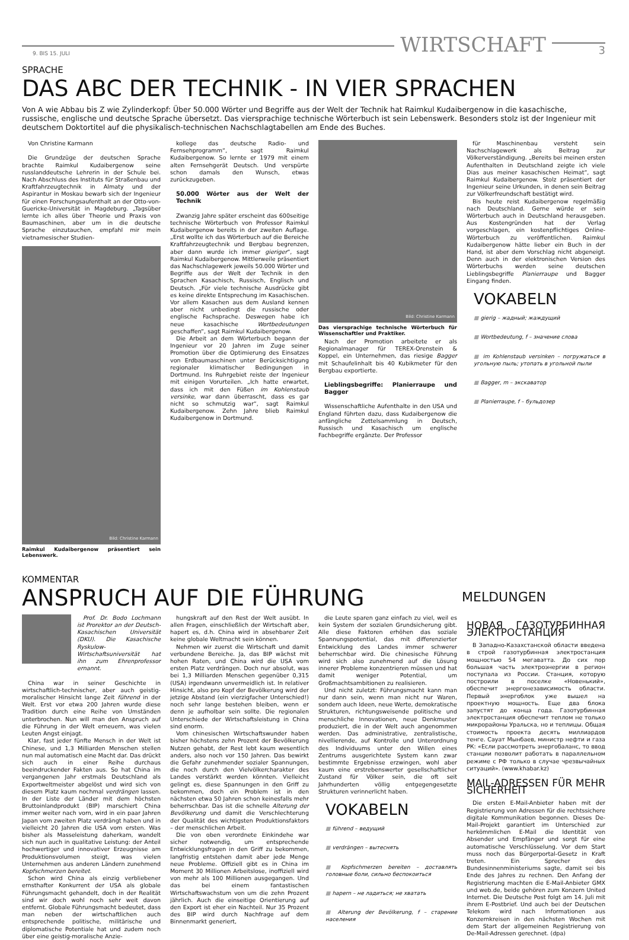9. BIS 15. JULI
WIRTSCHAFT
3
SPRACHE
DAS ABC DER TECHNIK - IN VIER SPRACHEN
Von A wie Abbau bis Z wie Zylinderkopf: Über 50.000 Wörter und Begriffe aus der Welt der Technik hat Raimkul Kudaibergenow in die kasachische, russische, englische und deutsche Sprache übersetzt. Das viersprachige technische Wörterbuch ist sein Lebenswerk. Besonders stolz ist der Ingenieur mit deutschem Doktortitel auf die physikalisch-technischen Nachschlagtabellen am Ende des Buches.
Von Christine Karmann
Die Grundzüge der deutschen Sprache brachte Raimkul Kudaibergenow seine russlanddeutsche Lehrerin in der Schule bei. Nach Abschluss des Instituts für Straßenbau und Kraftfahrzeugtechnik in Almaty und der Aspirantur in Moskau bewarb sich der Ingenieur für einen Forschungsaufenthalt an der Otto-von-Guericke-Universität in Magdeburg. „Tagsüber lernte ich alles über Theorie und Praxis von Baumaschinen, aber um in die deutsche Sprache einzutauchen, empfahl mir mein vietnamesischer Studien-
Bild: Christine Karmann
Raimkul Kudaibergenow präsentiert sein Lebenswerk.
kollege das deutsche Radio- und Fernsehprogramm“, sagt Raimkul Kudaibergenow. So lernte er 1979 mit einem alten Fernsehgerät Deutsch. Und verspürte schon damals den Wunsch, etwas zurückzugeben.
50.000 Wörter aus der Welt der Technik
Zwanzig Jahre später erscheint das 600seitige technische Wörterbuch von Professor Raimkul Kudaibergenow bereits in der zweiten Auflage. „Erst wollte ich das Wörterbuch auf die Bereiche Kraftfahrzeugtechnik und Bergbau begrenzen, aber dann wurde ich immer gieriger“, sagt Raimkul Kudaibergenow. Mittlerweile präsentiert das Nachschlagewerk jeweils 50.000 Wörter und Begriffe aus der Welt der Technik in den Sprachen Kasachisch, Russisch, Englisch und Deutsch. „Für viele technische Ausdrücke gibt es keine direkte Entsprechung im Kasachischen. Vor allem Kasachen aus dem Ausland kennen aber nicht unbedingt die russische oder englische Fachsprache. Deswegen habe ich neue kasachische Wortbedeutungen geschaffen“, sagt Raimkul Kudaibergenow.
Die Arbeit an dem Wörterbuch begann der Ingenieur vor 20 Jahren im Zuge seiner Promotion über die Optimierung des Einsatzes von Erdbaumaschinen unter Berücksichtigung regionaler klimatischer Bedingungen in Dortmund. Ins Ruhrgebiet reiste der Ingenieur mit einigen Vorurteilen. „Ich hatte erwartet, dass ich mit den Füßen im Kohlenstaub versinke, war dann überrascht, dass es gar nicht so schmutzig war“, sagt Raimkul Kudaibergenow. Zehn Jahre blieb Raimkul Kudaibergenow in Dortmund.
Bild: Christine Karmann
Das viersprachige technische Wörterbuch für Wissenschaftler und Praktiker.
Nach der Promotion arbeitete er als Regionalmanager für TEREX-Orenstein & Koppel, ein Unternehmen, das riesige Bagger mit Schaufelinhalt bis 40 Kubikmeter für den Bergbau exportierte.
Lieblingsbegriffe: Planierraupe und Bagger
Wissenschaftliche Aufenthalte in den USA und England führten dazu, dass Kudaibergenow die anfängliche Zettelsammlung in Deutsch, Russisch und Kasachisch um englische Fachbegriffe ergänzte. Der Professor
für Maschinenbau versteht sein Nachschlagewerk als Beitrag zur Völkerverständigung. „Bereits bei meinen ersten Aufenthalten in Deutschland zeigte ich viele Dias aus meiner kasachischen Heimat“, sagt Raimkul Kudaibergenow. Stolz präsentiert der Ingenieur seine Urkunden, in denen sein Beitrag zur Völkerfreundschaft bestätigt wird.
Bis heute reist Kudaibergenow regelmäßig nach Deutschland. Gerne würde er sein Wörterbuch auch in Deutschland herausgeben. Aus Kostengründen hat der Verlag vorgeschlagen, ein kostenpflichtiges Online-Wörterbuch zu veröffentlichen. Raimkul Kudaibergenow hätte lieber ein Buch in der Hand, ist aber dem Vorschlag nicht abgeneigt. Denn auch in der elektronischen Version des Wörterbuchs werden seine deutschen Lieblingsbegriffe Planierraupe und Bagger Eingang finden.
VOKABELN
■ gierig – жадный; жаждущий
■ Wortbedeutung, f – значение слова
■ im Kohlenstaub versinken – погружаться в угольную пыль; утопать в угольной пыли
■ Bagger, m – экскаватор
■ Planierraupe, f – бульдозер
KOMMENTAR
ANSPRUCH AUF DIE FÜHRUNG
MELDUNGEN
Prof. Dr. Bodo Lochmann ist Prorektor an der Deutsch-Kasachischen Universität (DKU). Die Kasachische Ryskulow-Wirtschaftsuniversität hat ihn zum Ehrenprofessor ernannt.
China war in seiner Geschichte in wirtschaftlich-technischer, aber auch geistig-moralischer Hinsicht lange Zeit führend in der Welt. Erst vor etwa 200 Jahren wurde diese Tradition durch eine Reihe von Umständen unterbrochen. Nun will man den Anspruch auf die Führung in der Welt erneuern, was vielen Leuten Angst einjagt.
Klar, fast jeder fünfte Mensch in der Welt ist Chinese, und 1,3 Milliarden Menschen stellen nun mal automatisch eine Macht dar. Das drückt sich auch in einer Reihe durchaus beeindruckender Fakten aus. So hat China im vergangenen Jahr erstmals Deutschland als Exportweltmeister abgelöst und wird sich von diesem Platz kaum nochmal verdrängen lassen. In der Liste der Länder mit dem höchsten Bruttoinlandprodukt (BIP) marschiert China immer weiter nach vorn, wird in ein paar Jahren Japan vom zweiten Platz verdrängt haben und in vielleicht 20 Jahren die USA vom ersten. Was bisher als Masseleistung daherkam, wandelt sich nun auch in qualitative Leistung: der Anteil hochwertiger und innovativer Erzeugnisse am Produktionsvolumen steigt, was vielen Unternehmen aus anderen Ländern zunehmend Kopfschmerzen bereitet.
Schon wird China als einzig verbliebener ernsthafter Konkurrent der USA als globale Führungsmacht gehandelt, doch in der Realität sind wir doch wohl noch sehr weit davon entfernt. Globale Führungsmacht bedeutet, dass man neben der wirtschaftlichen auch entsprechende politische, militärische und diplomatische Potentiale hat und zudem noch über eine geistig-moralische Anzie-
hungskraft auf den Rest der Welt ausübt. In allen Fragen, einschließlich der Wirtschaft aber, hapert es, d.h. China wird in absehbarer Zeit keine globale Weltmacht sein können.
Nehmen wir zuerst die Wirtschaft und damit verbundene Bereiche. Ja, das BIP wächst mit hohen Raten, und China wird die USA vom ersten Platz verdrängen. Doch nur absolut, was bei 1,3 Milliarden Menschen gegenüber 0,315 (USA) irgendwann unvermeidlich ist. In relativer Hinsicht, also pro Kopf der Bevölkerung wird der jetzige Abstand (ein vierzigfacher Unterschied!) noch sehr lange bestehen bleiben, wenn er denn je aufholbar sein sollte. Die regionalen Unterschiede der Wirtschaftsleistung in China sind enorm.
Vom chinesischen Wirtschaftswunder haben bisher höchstens zehn Prozent der Bevölkerung Nutzen gehabt, der Rest lebt kaum wesentlich anders, also noch vor 150 Jahren. Das bewirkt die Gefahr zunehmender sozialer Spannungen, die noch durch den Vielvölkercharakter des Landes verstärkt werden könnten. Vielleicht gelingt es, diese Spannungen in den Griff zu bekommen, doch ein Problem ist in den nächsten etwa 50 Jahren schon keinesfalls mehr beherrschbar. Das ist die schnelle Alterung der Bevölkerung und damit die Verschlechterung der Qualität des wichtigsten Produktionsfaktors – der menschlichen Arbeit.
Die von oben verordnete Einkindehe war sicher notwendig, um entsprechende Entwicklungsfragen in den Griff zu bekommen, langfristig entstehen damit aber jede Menge neue Probleme. Offiziell gibt es in China im Moment 30 Millionen Arbeitslose, inoffiziell wird von mehr als 100 Millionen ausgegangen. Und das bei einem fantastischen Wirtschaftswachstum von um die zehn Prozent jährlich. Auch die einseitige Orientierung auf den Export ist eher ein Nachteil. Nur 35 Prozent des BIP wird durch Nachfrage auf dem Binnenmarkt generiert,
die Leute sparen ganz einfach zu viel, weil es kein System der sozialen Grundsicherung gibt. Alle diese Faktoren erhöhen das soziale Spannungspotential, das mit differenzierter Entwicklung des Landes immer schwerer beherrschbar wird. Die chinesische Führung wird sich also zunehmend auf die Lösung innerer Probleme konzentrieren müssen und hat damit weniger Potential, um Großmachtsambitionen zu realisieren.
Und nicht zuletzt: Führungsmacht kann man nur dann sein, wenn man nicht nur Waren, sondern auch Ideen, neue Werte, demokratische Strukturen, richtungsweisende politische und menschliche Innovationen, neue Denkmuster produziert, die in der Welt auch angenommen werden. Das administrative, zentralistische, nivellierende, auf Kontrolle und Unterordnung des Individuums unter den Willen eines Zentrums ausgerichtete System kann zwar bestimmte Ergebnisse erzwingen, wohl aber kaum eine erstrebenswerter gesellschaftlicher Zustand für Völker sein, die oft seit Jahrhunderten völlig entgegengesetzte Strukturen verinnerlicht haben.
VOKABELN
■ führend – ведущий
■ verdrängen – вытеснять
■ Kopfschmerzen bereiten – доставлять головные боли, сильно беспокоиться
■ hapern – не ладиться; не хватать
■ Alterung der Bevölkerung, f – старение населения
НОВАЯ ГАЗОТУРБИННАЯ ЭЛЕКТРОСТАНЦИЯ
В Западно-Казахстанской области введена в строй газотурбинная электростанция мощностью 54 мегаватта. До сих пор большая часть электроэнергии в регион поступала из России. Станция, которую построили в поселке «Новенький», обеспечит энергонезависимость области. Первый энергоблок уже вышел на проектную мощность. Еще два блока запустят до конца года. Газотурбинная электростанция обеспечит теплом не только микрорайоны Уральска, но и теплицы. Общая стоимость проекта десять миллиардов тенге. Сауат Мынбаев, министр нефти и газа РК: «Если рассмотреть энергобаланс, то ввод станции позволит работать в параллельном режиме с РФ только в случае чрезвычайных ситуаций». (www.khabar.kz)
MAIL-ADRESSEN FÜR MEHR SICHERHEIT
Die ersten E-Mail-Anbieter haben mit der Registrierung von Adressen für die rechtssichere digitale Kommunikation begonnen. Dieses De-Mail-Projekt garantiert im Unterschied zur herkömmlichen E-Mail die Identität von Absender und Empfänger und sorgt für eine automatische Verschlüsselung. Vor dem Start muss noch das Bürgerportal-Gesetz in Kraft treten. Ein Sprecher des Bundesinnenministeriums sagte, damit sei bis Ende des Jahres zu rechnen. Den Anfang der Registrierung machten die E-Mail-Anbieter GMX und web.de, beide gehören zum Konzern United Internet. Die Deutsche Post folgt am 14. Juli mit ihrem E-Postbrief. Und auch bei der Deutschen Telekom wird nach Informationen aus Konzernkreisen in den nächsten Wochen mit dem Start der allgemeinen Registrierung von De-Mail-Adressen gerechnet. (dpa)